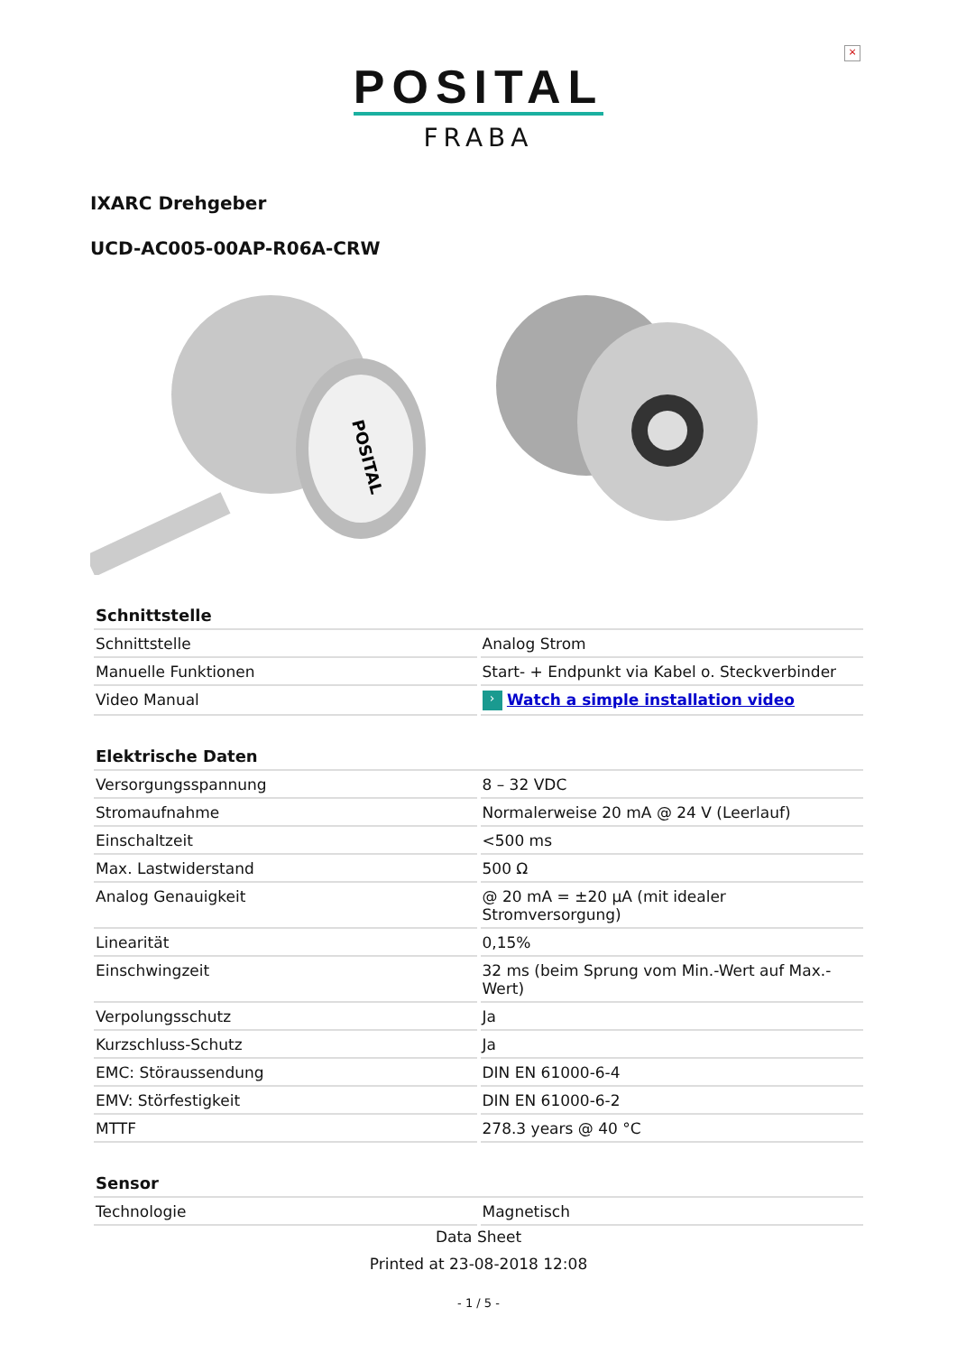×
POSITAL
FRABA
IXARC Drehgeber
UCD-AC005-00AP-R06A-CRW
POSITAL
| Schnittstelle | |
| --- | --- |
| Schnittstelle | Analog Strom |
| Manuelle Funktionen | Start- + Endpunkt via Kabel o. Steckverbinder |
| Video Manual | › Watch a simple installation video |
| Elektrische Daten | |
| --- | --- |
| Versorgungsspannung | 8 – 32 VDC |
| Stromaufnahme | Normalerweise 20 mA @ 24 V (Leerlauf) |
| Einschaltzeit | <500 ms |
| Max. Lastwiderstand | 500 Ω |
| Analog Genauigkeit | @ 20 mA = ±20 µA (mit idealer Stromversorgung) |
| Linearität | 0,15% |
| Einschwingzeit | 32 ms (beim Sprung vom Min.-Wert auf Max.-Wert) |
| Verpolungsschutz | Ja |
| Kurzschluss-Schutz | Ja |
| EMC: Störaussendung | DIN EN 61000-6-4 |
| EMV: Störfestigkeit | DIN EN 61000-6-2 |
| MTTF | 278.3 years @ 40 °C |
| Sensor | |
| --- | --- |
| Technologie | Magnetisch |
Data Sheet
Printed at 23-08-2018 12:08
- 1 / 5 -